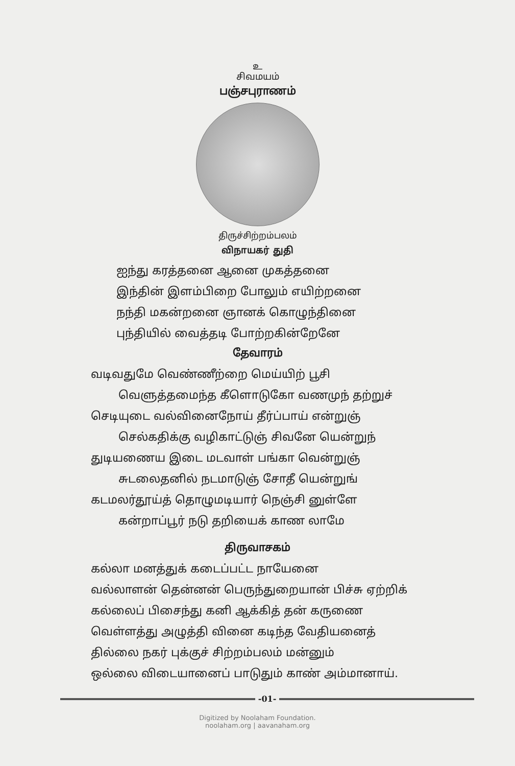உ
சிவமயம்
பஞ்சபுராணம்
திருச்சிற்றம்பலம்
விநாயகர் துதி
ஐந்து கரத்தனை ஆனை முகத்தனை
இந்தின் இளம்பிறை போலும் எயிற்றனை
நந்தி மகன்றனை ஞானக் கொழுந்தினை
புந்தியில் வைத்தடி போற்றகின்றேனே
தேவாரம்
வடிவதுமே வெண்ணீற்றை மெய்யிற் பூசி
வெளுத்தமைந்த கீளொடுகோ வணமுந் தற்றுச்
செடியுடை வல்வினைநோய் தீர்ப்பாய் என்றுஞ்
செல்கதிக்கு வழிகாட்டுஞ் சிவனே யென்றுந்
துடியணைய இடை மடவாள் பங்கா வென்றுஞ்
சுடலைதனில் நடமாடுஞ் சோதீ யென்றுங்
கடமலர்தூய்த் தொழுமடியார் நெஞ்சி னுள்ளே
கன்றாப்பூர் நடு தறியைக் காண லாமே
திருவாசகம்
கல்லா மனத்துக் கடைப்பட்ட நாயேனை
வல்லாளன் தென்னன் பெருந்துறையான் பிச்சு ஏற்றிக்
கல்லைப் பிசைந்து கனி ஆக்கித் தன் கருணை
வெள்ளத்து அழுத்தி வினை கடிந்த வேதியனைத்
தில்லை நகர் புக்குச் சிற்றம்பலம் மன்னும்
ஒல்லை விடையானைப் பாடுதும் காண் அம்மானாய்.
-01-
Digitized by Noolaham Foundation.
noolaham.org | aavanaham.org